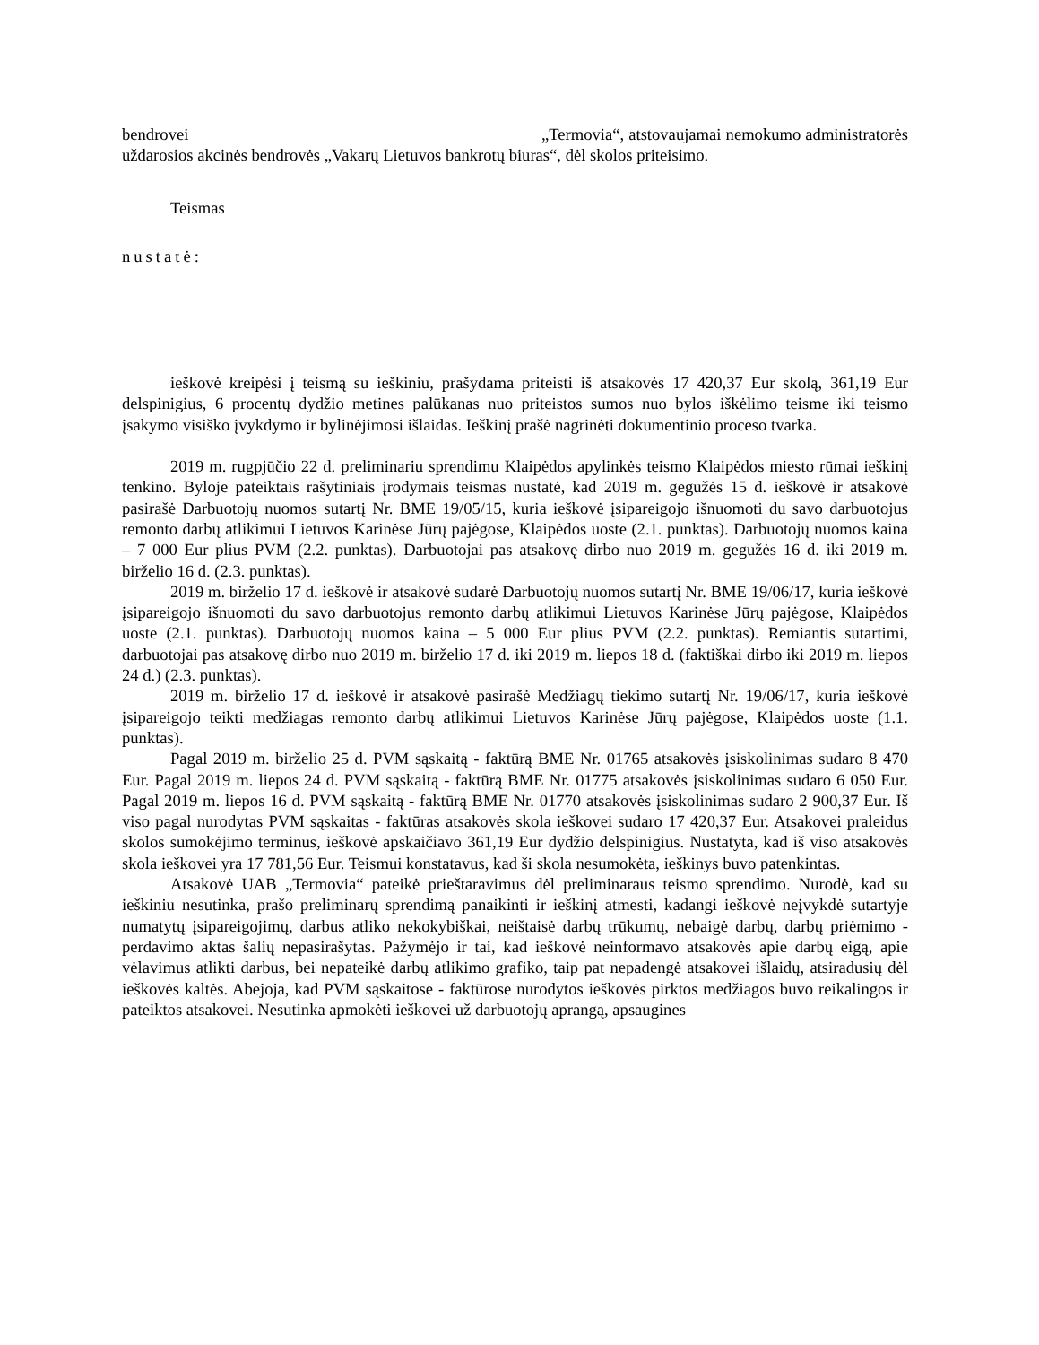bendrovei „Termovia“, atstovaujamai nemokumo administratorės uždarosios akcinės bendrovės „Vakarų Lietuvos bankrotų biuras“, dėl skolos priteisimo.
Teismas
nustatė:
ieškovė kreipėsi į teismą su ieškiniu, prašydama priteisti iš atsakovės 17 420,37 Eur skolą, 361,19 Eur delspinigius, 6 procentų dydžio metines palūkanas nuo priteistos sumos nuo bylos iškėlimo teisme iki teismo įsakymo visiško įvykdymo ir bylinėjimosi išlaidas. Ieškinį prašė nagrinėti dokumentinio proceso tvarka.
2019 m. rugpjūčio 22 d. preliminariu sprendimu Klaipėdos apylinkės teismo Klaipėdos miesto rūmai ieškinį tenkino. Byloje pateiktais rašytiniais įrodymais teismas nustatė, kad 2019 m. gegužės 15 d. ieškovė ir atsakovė pasirašė Darbuotojų nuomos sutartį Nr. BME 19/05/15, kuria ieškovė įsipareigojo išnuomoti du savo darbuotojus remonto darbų atlikimui Lietuvos Karinėse Jūrų pajėgose, Klaipėdos uoste (2.1. punktas). Darbuotojų nuomos kaina – 7 000 Eur plius PVM (2.2. punktas). Darbuotojai pas atsakovę dirbo nuo 2019 m. gegužės 16 d. iki 2019 m. birželio 16 d. (2.3. punktas).
2019 m. birželio 17 d. ieškovė ir atsakovė sudarė Darbuotojų nuomos sutartį Nr. BME 19/06/17, kuria ieškovė įsipareigojo išnuomoti du savo darbuotojus remonto darbų atlikimui Lietuvos Karinėse Jūrų pajėgose, Klaipėdos uoste (2.1. punktas). Darbuotojų nuomos kaina – 5 000 Eur plius PVM (2.2. punktas). Remiantis sutartimi, darbuotojai pas atsakovę dirbo nuo 2019 m. birželio 17 d. iki 2019 m. liepos 18 d. (faktiškai dirbo iki 2019 m. liepos 24 d.) (2.3. punktas).
2019 m. birželio 17 d. ieškovė ir atsakovė pasirašė Medžiagų tiekimo sutartį Nr. 19/06/17, kuria ieškovė įsipareigojo teikti medžiagas remonto darbų atlikimui Lietuvos Karinėse Jūrų pajėgose, Klaipėdos uoste (1.1. punktas).
Pagal 2019 m. birželio 25 d. PVM sąskaitą - faktūrą BME Nr. 01765 atsakovės įsiskolinimas sudaro 8 470 Eur. Pagal 2019 m. liepos 24 d. PVM sąskaitą - faktūrą BME Nr. 01775 atsakovės įsiskolinimas sudaro 6 050 Eur. Pagal 2019 m. liepos 16 d. PVM sąskaitą - faktūrą BME Nr. 01770 atsakovės įsiskolinimas sudaro 2 900,37 Eur. Iš viso pagal nurodytas PVM sąskaitas - faktūras atsakovės skola ieškovei sudaro 17 420,37 Eur. Atsakovei praleidus skolos sumokėjimo terminus, ieškovė apskaičiavo 361,19 Eur dydžio delspinigius. Nustatyta, kad iš viso atsakovės skola ieškovei yra 17 781,56 Eur. Teismui konstatavus, kad ši skola nesumokėta, ieškinys buvo patenkintas.
Atsakovė UAB „Termovia“ pateikė prieštaravimus dėl preliminaraus teismo sprendimo. Nurodė, kad su ieškiniu nesutinka, prašo preliminarų sprendimą panaikinti ir ieškinį atmesti, kadangi ieškovė neįvykdė sutartyje numatytų įsipareigojimų, darbus atliko nekokybiškai, neištaisė darbų trūkumų, nebaigė darbų, darbų priėmimo - perdavimo aktas šalių nepasirašytas. Pažymėjo ir tai, kad ieškovė neinformavo atsakovės apie darbų eigą, apie vėlavimus atlikti darbus, bei nepateikė darbų atlikimo grafiko, taip pat nepadengė atsakovei išlaidų, atsiradusių dėl ieškovės kaltės. Abejoja, kad PVM sąskaitose - faktūrose nurodytos ieškovės pirktos medžiagos buvo reikalingos ir pateiktos atsakovei. Nesutinka apmokėti ieškovei už darbuotojų aprangą, apsaugines